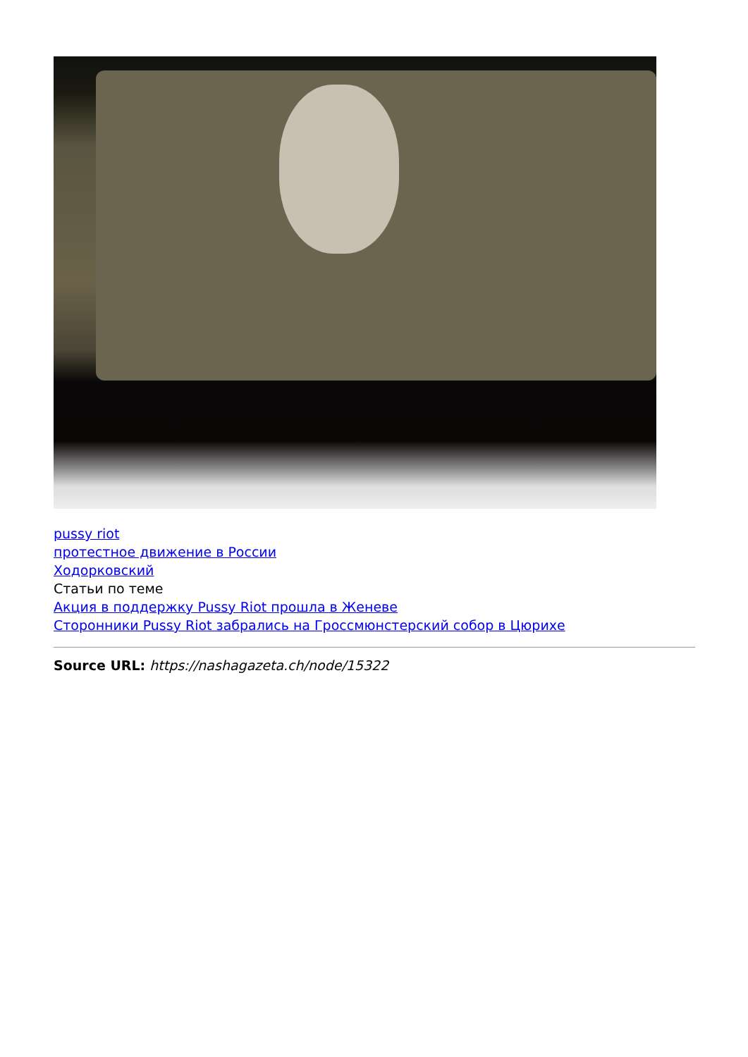pussy riot
протестное движение в России
Ходорковский
Статьи по теме
Акция в поддержку Pussy Riot прошла в Женеве
Сторонники Pussy Riot забрались на Гроссмюнстерский собор в Цюрихе
Source URL: https://nashagazeta.ch/node/15322